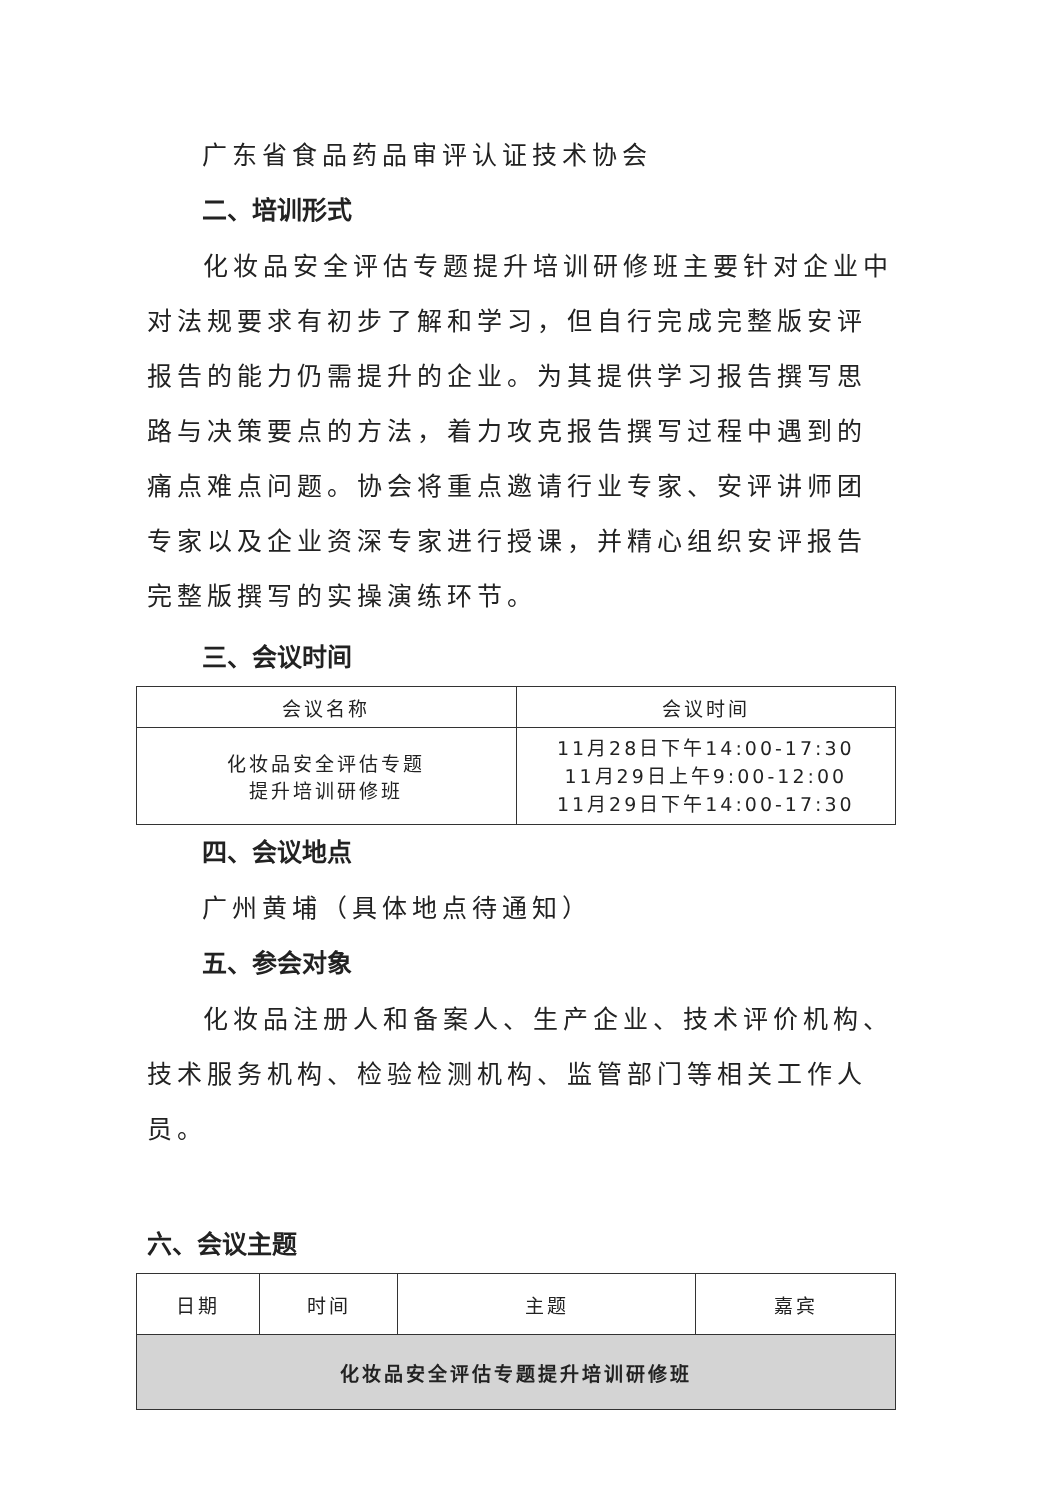广东省食品药品审评认证技术协会
二、培训形式
化妆品安全评估专题提升培训研修班主要针对企业中对法规要求有初步了解和学习，但自行完成完整版安评报告的能力仍需提升的企业。为其提供学习报告撰写思路与决策要点的方法，着力攻克报告撰写过程中遇到的痛点难点问题。协会将重点邀请行业专家、安评讲师团专家以及企业资深专家进行授课，并精心组织安评报告完整版撰写的实操演练环节。
三、会议时间
| 会议名称 | 会议时间 |
| --- | --- |
| 化妆品安全评估专题 提升培训研修班 | 11月28日下午14:00-17:30 11月29日上午9:00-12:00 11月29日下午14:00-17:30 |
四、会议地点
广州黄埔（具体地点待通知）
五、参会对象
化妆品注册人和备案人、生产企业、技术评价机构、技术服务机构、检验检测机构、监管部门等相关工作人员。
六、会议主题
| 日期 | 时间 | 主题 | 嘉宾 |
| --- | --- | --- | --- |
| 化妆品安全评估专题提升培训研修班 | | | |